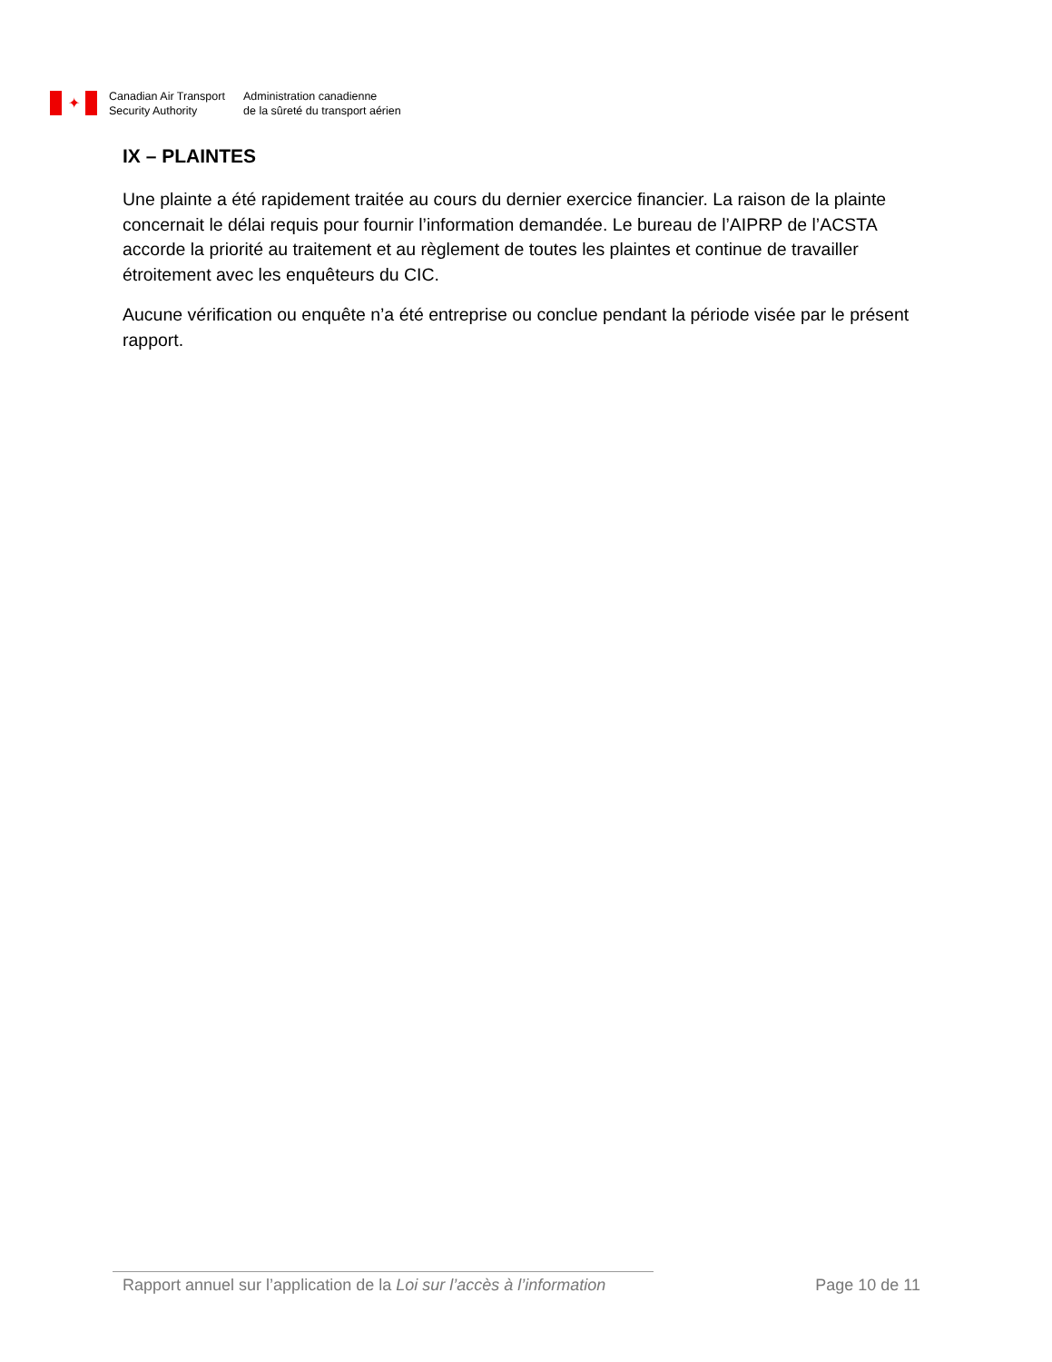✦
Canadian Air Transport
Security Authority
Administration canadienne
de la sûreté du transport aérien
IX – PLAINTES
Une plainte a été rapidement traitée au cours du dernier exercice financier. La raison de la plainte concernait le délai requis pour fournir l’information demandée. Le bureau de l’AIPRP de l’ACSTA accorde la priorité au traitement et au règlement de toutes les plaintes et continue de travailler étroitement avec les enquêteurs du CIC.
Aucune vérification ou enquête n’a été entreprise ou conclue pendant la période visée par le présent rapport.
Rapport annuel sur l’application de la Loi sur l’accès à l’information Page 10 de 11